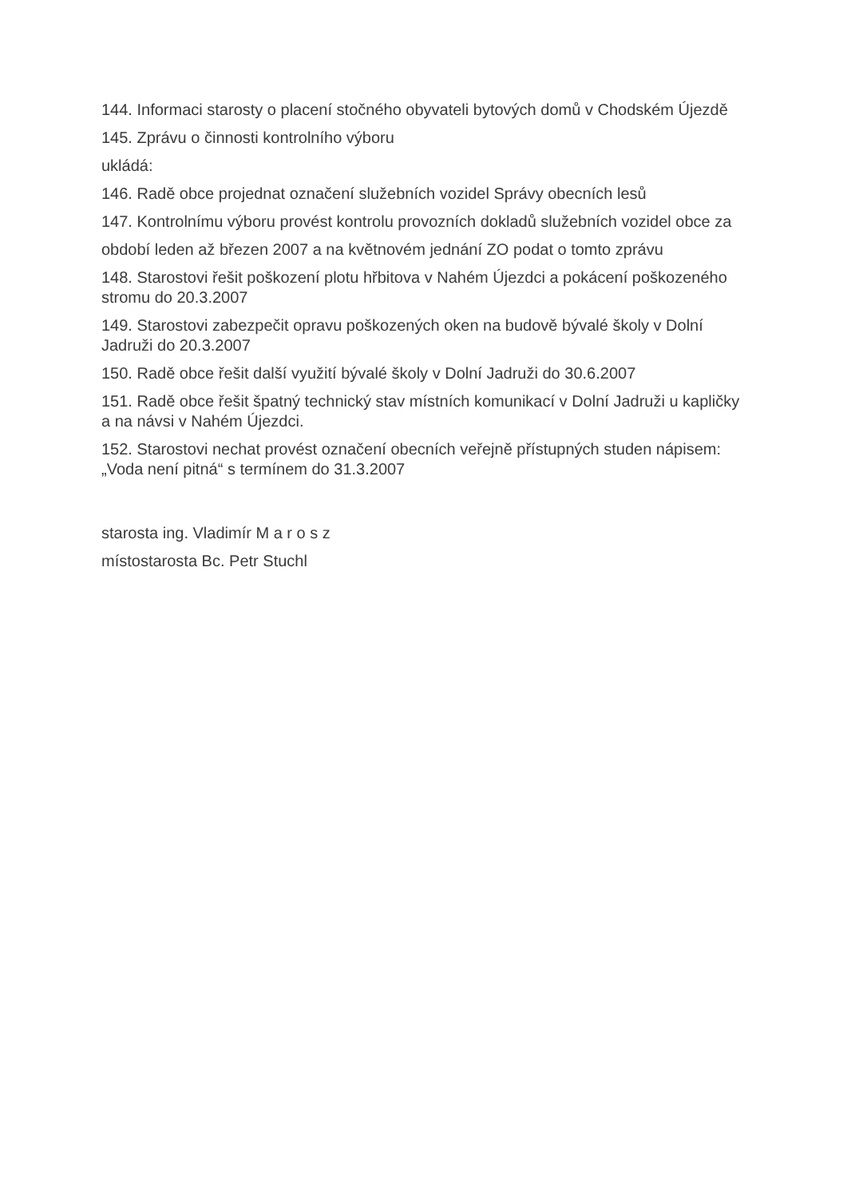144. Informaci starosty o placení stočného obyvateli bytových domů v Chodském Újezdě
145. Zprávu o činnosti kontrolního výboru
ukládá:
146. Radě obce projednat označení služebních vozidel Správy obecních lesů
147. Kontrolnímu výboru provést kontrolu provozních dokladů služebních vozidel obce za
období leden až březen 2007 a na květnovém jednání ZO podat o tomto zprávu
148. Starostovi řešit poškození plotu hřbitova v Nahém Újezdci a pokácení poškozeného stromu do 20.3.2007
149. Starostovi zabezpečit opravu poškozených oken na budově bývalé školy v Dolní Jadruži do 20.3.2007
150. Radě obce řešit další využití bývalé školy v Dolní Jadruži do 30.6.2007
151. Radě obce řešit špatný technický stav místních komunikací v Dolní Jadruži u kapličky a na návsi v Nahém Újezdci.
152. Starostovi nechat provést označení obecních veřejně přístupných studen nápisem: „Voda není pitná“ s termínem do 31.3.2007
starosta ing. Vladimír M a r o s z
místostarosta Bc. Petr Stuchl